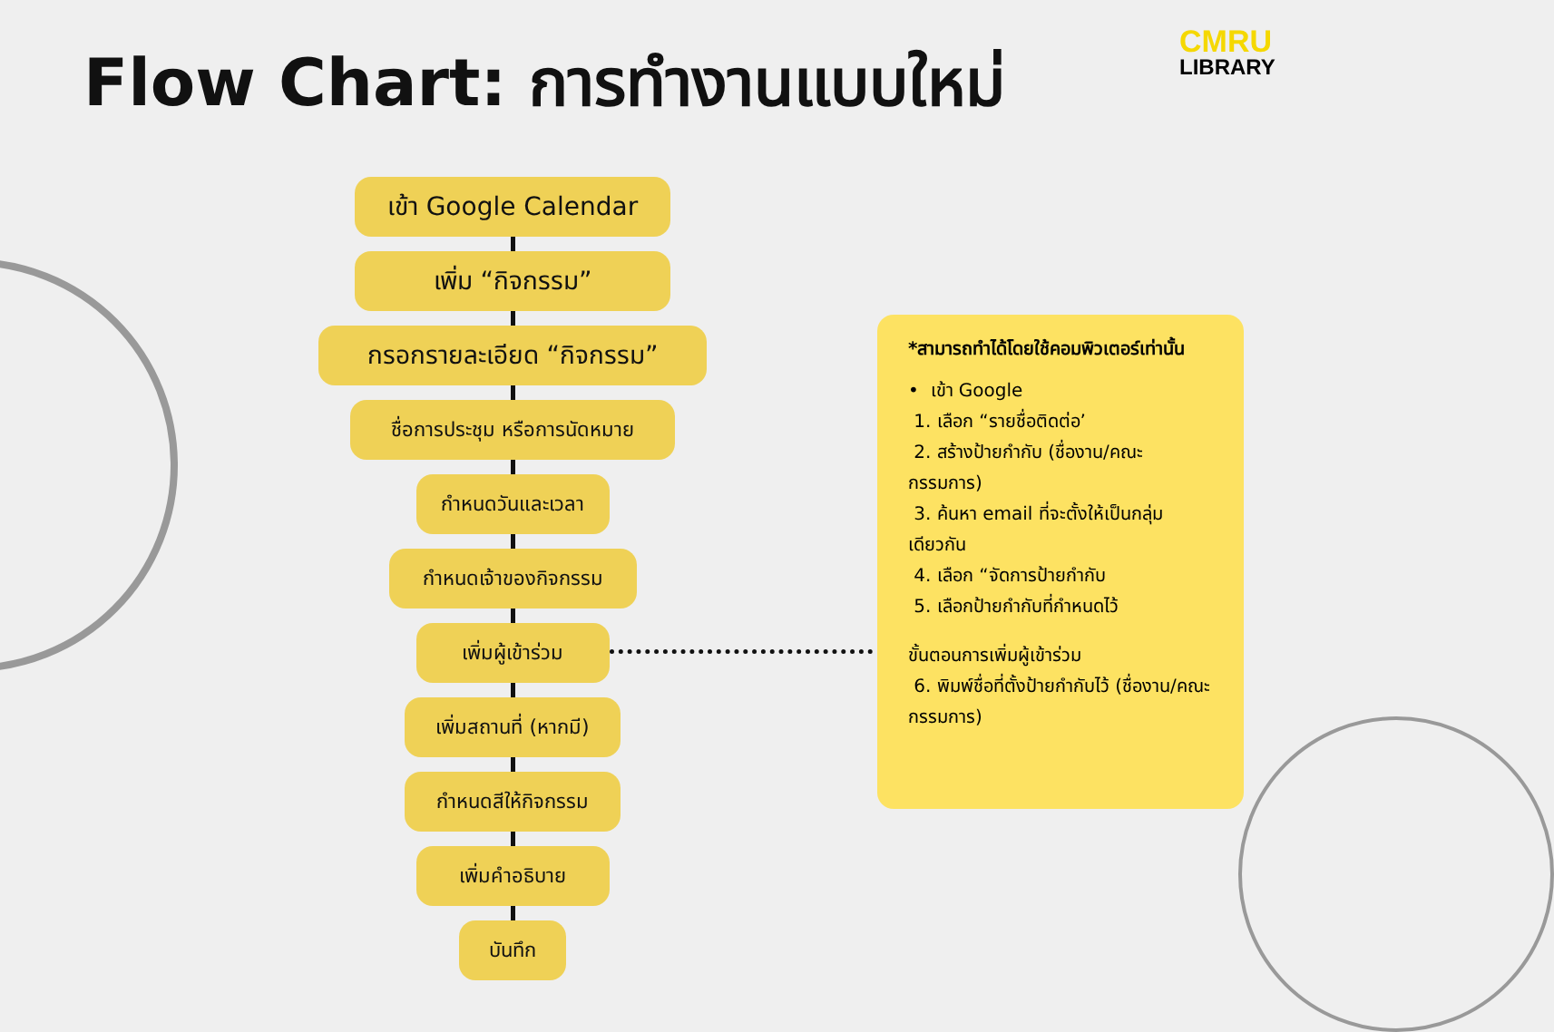Flow Chart: การทำงานแบบใหม่
CMRU
LIBRARY
เข้า Google Calendar
เพิ่ม “กิจกรรม”
กรอกรายละเอียด “กิจกรรม”
ชื่อการประชุม หรือการนัดหมาย
กำหนดวันและเวลา
กำหนดเจ้าของกิจกรรม
เพิ่มผู้เข้าร่วม
เพิ่มสถานที่ (หากมี)
กำหนดสีให้กิจกรรม
เพิ่มคำอธิบาย
บันทึก
*สามารถทำได้โดยใช้คอมพิวเตอร์เท่านั้น
• เข้า Google
1. เลือก “รายชื่อติดต่อ’
2. สร้างป้ายกำกับ (ชื่องาน/คณะกรรมการ)
3. ค้นหา email ที่จะตั้งให้เป็นกลุ่มเดียวกัน
4. เลือก “จัดการป้ายกำกับ
5. เลือกป้ายกำกับที่กำหนดไว้
ขั้นตอนการเพิ่มผู้เข้าร่วม
6. พิมพ์ชื่อที่ตั้งป้ายกำกับไว้ (ชื่องาน/คณะกรรมการ)